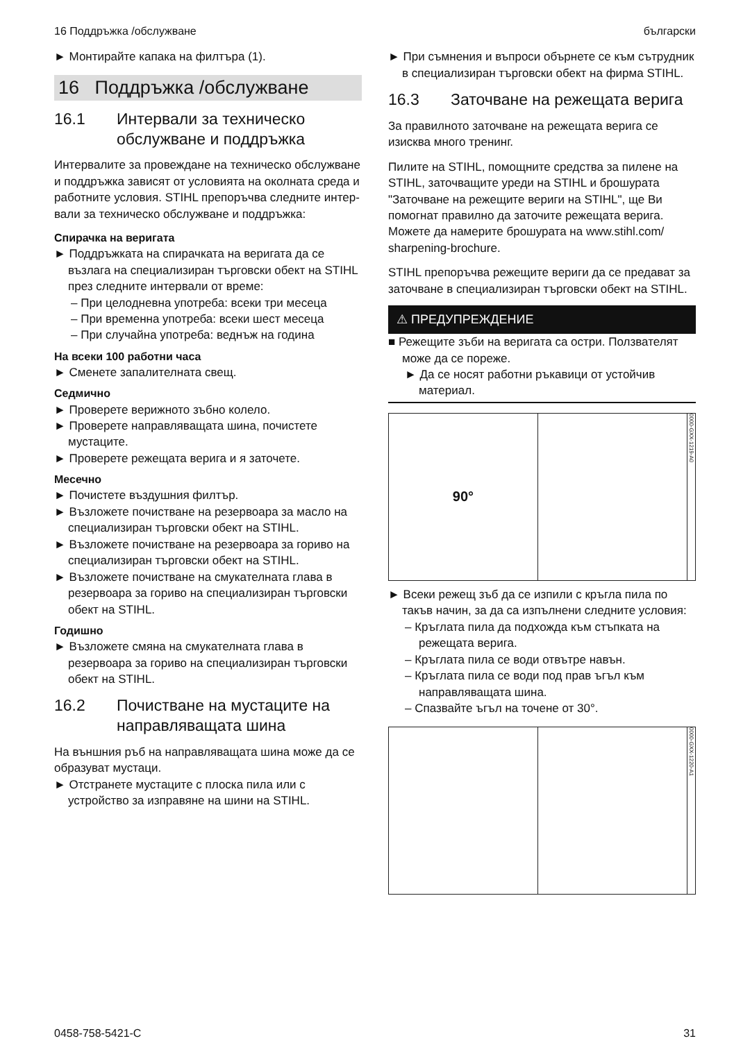16 Поддръжка /обслужване български
► Монтирайте капака на филтъра (1).
16 Поддръжка /обслужване
16.1 Интервали за техническо обслужване и поддръжка
Интервалите за провеждане на техническо обслужване и поддръжка зависят от усло­вията на околната среда и работните условия. STIHL препоръчва следните интер­вали за техническо обслужване и поддръжка:
Спирачка на веригата
► Поддръжката на спирачката на веригата да се възлага на специализиран търговски обект на STIHL през следните интервали от време:
– При целодневна употреба: всеки три месеца
– При временна употреба: всеки шест месеца
– При случайна употреба: веднъж на година
На всеки 100 работни часа
► Сменете запалителната свещ.
Седмично
► Проверете верижното зъбно колело.
► Проверете направляващата шина, почи­стете мустаците.
► Проверете режещата верига и я заточете.
Месечно
► Почистете въздушния филтър.
► Възложете почистване на резервоара за масло на специализиран търговски обект на STIHL.
► Възложете почистване на резервоара за гориво на специализиран търговски обект на STIHL.
► Възложете почистване на смукателната глава в резервоара за гориво на специали­зиран търговски обект на STIHL.
Годишно
► Възложете смяна на смукателната глава в резервоара за гориво на специализиран търговски обект на STIHL.
16.2 Почистване на мустаците на направляващата шина
На външния ръб на направляващата шина може да се образуват мустаци.
► Отстранете мустаците с плоска пила или с устройство за изправяне на шини на STIHL.
► При съмнения и въпроси обърнете се към сътрудник в специализиран търговски обект на фирма STIHL.
16.3 Заточване на режещата верига
За правилното заточване на режещата верига се изисква много тренинг.
Пилите на STIHL, помощните средства за пилене на STIHL, заточващите уреди на STIHL и брошурата "Заточване на реже­щите вериги на STIHL", ще Ви помогнат пра­вилно да заточите режещата верига. Можете да намерите брошурата на www.stihl.com/ sharpening-brochure.
STIHL препоръчва режещите вериги да се предават за заточване в специализиран тър­говски обект на STIHL.
⚠ ПРЕДУПРЕЖДЕНИЕ
■ Режещите зъби на веригата са остри. Ползвателят може да се пореже.
► Да се носят работни ръкавици от устой­чив материал.
90°
0000-GXX-1219-A0
► Всеки режещ зъб да се изпили с кръгла пила по такъв начин, за да са изпълнени следните условия:
– Кръглата пила да подхожда към стъпката на режещата верига.
– Кръглата пила се води отвътре навън.
– Кръглата пила се води под прав ъгъл към направляващата шина.
– Спазвайте ъгъл на точене от 30°.
0000-GXX-1220-A1
0458-758-5421-C 31